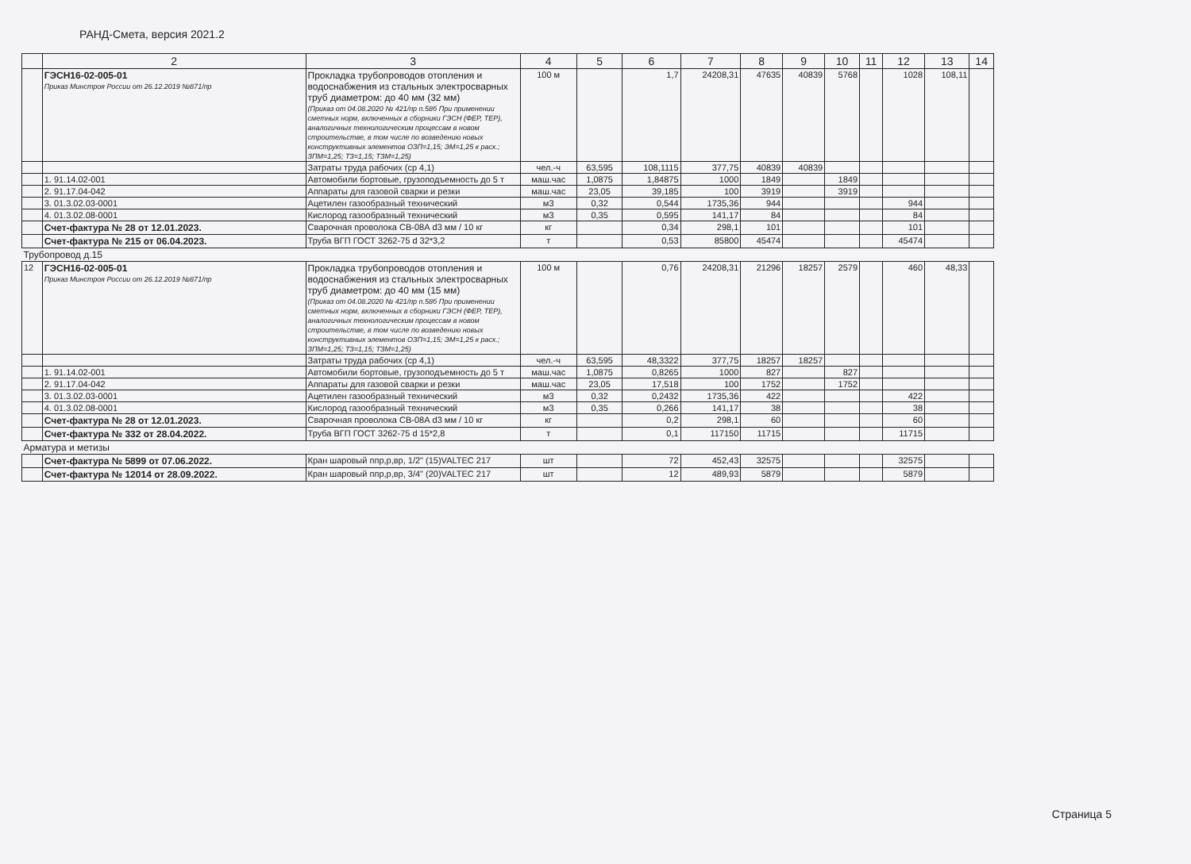РАНД-Смета, версия 2021.2
| | 2 | 3 | 4 | 5 | 6 | 7 | 8 | 9 | 10 | 11 | 12 | 13 | 14 |
| --- | --- | --- | --- | --- | --- | --- | --- | --- | --- | --- | --- | --- | --- |
| | ГЭСН16-02-005-01 Приказ Минстроя России от 26.12.2019 №871/пр | Прокладка трубопроводов отопления и водоснабжения из стальных электросварных труб диаметром: до 40 мм (32 мм) (Приказ от 04.08.2020 № 421/пр п.58б При применении сметных норм, включенных в сборники ГЭСН (ФЕР, ТЕР), аналогичных технологическим процессам в новом строительстве, в том числе по возведению новых конструктивных элементов ОЗП=1,15; ЭМ=1,25 к расх.; ЗПМ=1,25; ТЗ=1,15; ТЗМ=1,25) | 100 м | | 1,7 | 24208,31 | 47635 | 40839 | 5768 | | 1028 | 108,11 | |
| | | Затраты труда рабочих (ср 4,1) | чел.-ч | 63,595 | 108,1115 | 377,75 | 40839 | 40839 | | | | | |
| | 1. 91.14.02-001 | Автомобили бортовые, грузоподъемность до 5 т | маш.час | 1,0875 | 1,84875 | 1000 | 1849 | | 1849 | | | | |
| | 2. 91.17.04-042 | Аппараты для газовой сварки и резки | маш.час | 23,05 | 39,185 | 100 | 3919 | | 3919 | | | | |
| | 3. 01.3.02.03-0001 | Ацетилен газообразный технический | м3 | 0,32 | 0,544 | 1735,36 | 944 | | | | 944 | | |
| | 4. 01.3.02.08-0001 | Кислород газообразный технический | м3 | 0,35 | 0,595 | 141,17 | 84 | | | | 84 | | |
| | Счет-фактура № 28 от 12.01.2023. | Сварочная проволока СВ-08А d3 мм / 10 кг | кг | | 0,34 | 298,1 | 101 | | | | 101 | | |
| | Счет-фактура № 215 от 06.04.2023. | Труба ВГП ГОСТ 3262-75 d 32*3,2 | т | | 0,53 | 85800 | 45474 | | | | 45474 | | |
| Трубопровод д.15 | | | | | | | | | | | | | |
| 12 | ГЭСН16-02-005-01 Приказ Минстроя России от 26.12.2019 №871/пр | Прокладка трубопроводов отопления и водоснабжения из стальных электросварных труб диаметром: до 40 мм (15 мм) (Приказ от 04.08.2020 № 421/пр п.58б При применении сметных норм, включенных в сборники ГЭСН (ФЕР, ТЕР), аналогичных технологическим процессам в новом строительстве, в том числе по возведению новых конструктивных элементов ОЗП=1,15; ЭМ=1,25 к расх.; ЗПМ=1,25; ТЗ=1,15; ТЗМ=1,25) | 100 м | | 0,76 | 24208,31 | 21296 | 18257 | 2579 | | 460 | 48,33 | |
| | | Затраты труда рабочих (ср 4,1) | чел.-ч | 63,595 | 48,3322 | 377,75 | 18257 | 18257 | | | | | |
| | 1. 91.14.02-001 | Автомобили бортовые, грузоподъемность до 5 т | маш.час | 1,0875 | 0,8265 | 1000 | 827 | | 827 | | | | |
| | 2. 91.17.04-042 | Аппараты для газовой сварки и резки | маш.час | 23,05 | 17,518 | 100 | 1752 | | 1752 | | | | |
| | 3. 01.3.02.03-0001 | Ацетилен газообразный технический | м3 | 0,32 | 0,2432 | 1735,36 | 422 | | | | 422 | | |
| | 4. 01.3.02.08-0001 | Кислород газообразный технический | м3 | 0,35 | 0,266 | 141,17 | 38 | | | | 38 | | |
| | Счет-фактура № 28 от 12.01.2023. | Сварочная проволока СВ-08А d3 мм / 10 кг | кг | | 0,2 | 298,1 | 60 | | | | 60 | | |
| | Счет-фактура № 332 от 28.04.2022. | Труба ВГП ГОСТ 3262-75 d 15*2,8 | т | | 0,1 | 117150 | 11715 | | | | 11715 | | |
| Арматура и метизы | | | | | | | | | | | | | |
| | Счет-фактура № 5899 от 07.06.2022. | Кран шаровый ппр,р,вр, 1/2" (15)VALTEC 217 | шт | | 72 | 452,43 | 32575 | | | | 32575 | | |
| | Счет-фактура № 12014 от 28.09.2022. | Кран шаровый ппр,р,вр, 3/4" (20)VALTEC 217 | шт | | 12 | 489,93 | 5879 | | | | 5879 | | |
Страница 5